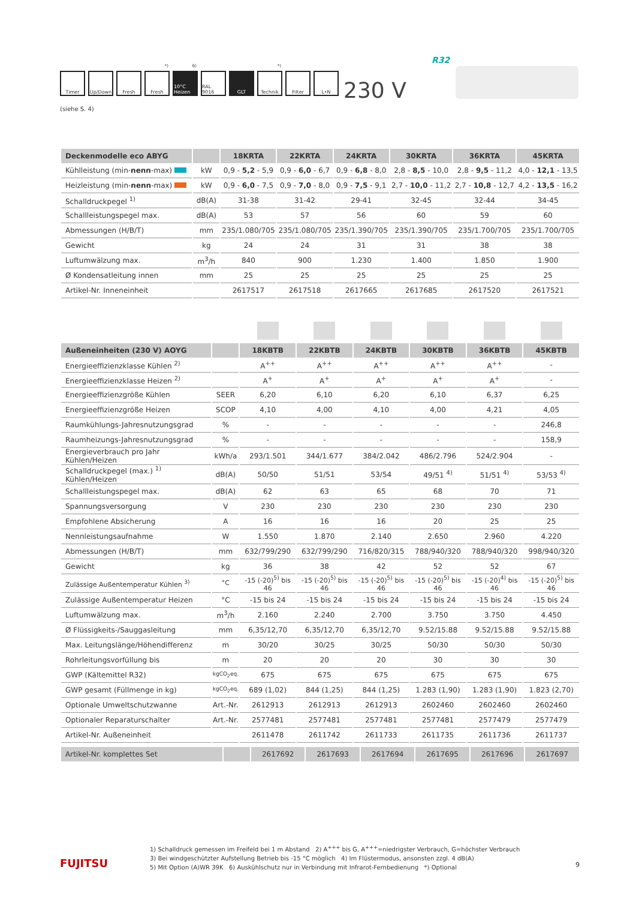Timer Up/Down Fresh <sup>*)</sup> Fresh
<sup>6)</sup> 10°C Heizen
RAL 9016
GLT <sup>*)</sup> Technik
Filter L•N
(siehe S. 4)
230 V
R32
| Deckenmodelle eco ABYG | | 18KRTA | 22KRTA | 24KRTA | 30KRTA | 36KRTA | 45KRTA |
| --- | --- | --- | --- | --- | --- | --- | --- |
| Kühlleistung (min- nenn -max) | kW | 0,9 - 5,2 - 5,9 | 0,9 - 6,0 - 6,7 | 0,9 - 6,8 - 8,0 | 2,8 - 8,5 - 10,0 | 2,8 - 9,5 - 11,2 | 4,0 - 12,1 - 13,5 |
| Heizleistung (min- nenn -max) | kW | 0,9 - 6,0 - 7,5 | 0,9 - 7,0 - 8,0 | 0,9 - 7,5 - 9,1 | 2,7 - 10,0 - 11,2 | 2,7 - 10,8 - 12,7 | 4,2 - 13,5 - 16,2 |
| Schalldruckpegel <sup>1)</sup> | dB(A) | 31-38 | 31-42 | 29-41 | 32-45 | 32-44 | 34-45 |
| Schallleistungspegel max. | dB(A) | 53 | 57 | 56 | 60 | 59 | 60 |
| Abmessungen (H/B/T) | mm | 235/1.080/705 | 235/1.080/705 | 235/1.390/705 | 235/1.390/705 | 235/1.700/705 | 235/1.700/705 |
| Gewicht | kg | 24 | 24 | 31 | 31 | 38 | 38 |
| Luftumwälzung max. | m<sup>3</sup>/h | 840 | 900 | 1.230 | 1.400 | 1.850 | 1.900 |
| Ø Kondensatleitung innen | mm | 25 | 25 | 25 | 25 | 25 | 25 |
| Artikel-Nr. Inneneinheit | | 2617517 | 2617518 | 2617665 | 2617685 | 2617520 | 2617521 |
| Außeneinheiten (230 V) AOYG | | 18KBTB | 22KBTB | 24KBTB | 30KBTB | 36KBTB | 45KBTB |
| --- | --- | --- | --- | --- | --- | --- | --- |
| Energieeffizienzklasse Kühlen <sup>2)</sup> | | A<sup>++</sup> | A<sup>++</sup> | A<sup>++</sup> | A<sup>++</sup> | A<sup>++</sup> | - |
| Energieeffizienzklasse Heizen <sup>2)</sup> | | A<sup>+</sup> | A<sup>+</sup> | A<sup>+</sup> | A<sup>+</sup> | A<sup>+</sup> | - |
| Energieeffizienzgröße Kühlen | SEER | 6,20 | 6,10 | 6,20 | 6,10 | 6,37 | 6,25 |
| Energieeffizienzgröße Heizen | SCOP | 4,10 | 4,00 | 4,10 | 4,00 | 4,21 | 4,05 |
| Raumkühlungs-Jahresnutzungsgrad | % | - | - | - | - | - | 246,8 |
| Raumheizungs-Jahresnutzungsgrad | % | - | - | - | - | - | 158,9 |
| Energieverbrauch pro Jahr Kühlen/Heizen | kWh/a | 293/1.501 | 344/1.677 | 384/2.042 | 486/2.796 | 524/2.904 | - |
| Schalldruckpegel (max.) <sup>1)</sup> Kühlen/Heizen | dB(A) | 50/50 | 51/51 | 53/54 | 49/51 <sup>4)</sup> | 51/51 <sup>4)</sup> | 53/53 <sup>4)</sup> |
| Schallleistungspegel max. | dB(A) | 62 | 63 | 65 | 68 | 70 | 71 |
| Spannungsversorgung | V | 230 | 230 | 230 | 230 | 230 | 230 |
| Empfohlene Absicherung | A | 16 | 16 | 16 | 20 | 25 | 25 |
| Nennleistungsaufnahme | W | 1.550 | 1.870 | 2.140 | 2.650 | 2.960 | 4.220 |
| Abmessungen (H/B/T) | mm | 632/799/290 | 632/799/290 | 716/820/315 | 788/940/320 | 788/940/320 | 998/940/320 |
| Gewicht | kg | 36 | 38 | 42 | 52 | 52 | 67 |
| Zulässige Außentemperatur Kühlen <sup>3)</sup> | °C | -15 (-20)<sup>5)</sup> bis 46 | -15 (-20)<sup>5)</sup> bis 46 | -15 (-20)<sup>5)</sup> bis 46 | -15 (-20)<sup>5)</sup> bis 46 | -15 (-20)<sup>4)</sup> bis 46 | -15 (-20)<sup>5)</sup> bis 46 |
| Zulässige Außentemperatur Heizen | °C | -15 bis 24 | -15 bis 24 | -15 bis 24 | -15 bis 24 | -15 bis 24 | -15 bis 24 |
| Luftumwälzung max. | m<sup>3</sup>/h | 2.160 | 2.240 | 2.700 | 3.750 | 3.750 | 4.450 |
| Ø Flüssigkeits-/Sauggasleitung | mm | 6,35/12,70 | 6,35/12,70 | 6,35/12,70 | 9.52/15.88 | 9.52/15.88 | 9.52/15.88 |
| Max. Leitungslänge/Höhendifferenz | m | 30/20 | 30/25 | 30/25 | 50/30 | 50/30 | 50/30 |
| Rohrleitungsvorfüllung bis | m | 20 | 20 | 20 | 30 | 30 | 30 |
| GWP (Kältemittel R32) | kgCO<sub>2</sub>eq. | 675 | 675 | 675 | 675 | 675 | 675 |
| GWP gesamt (Füllmenge in kg) | kgCO<sub>2</sub>eq. | 689 (1,02) | 844 (1,25) | 844 (1,25) | 1.283 (1,90) | 1.283 (1,90) | 1.823 (2,70) |
| Optionale Umweltschutzwanne | Art.-Nr. | 2612913 | 2612913 | 2612913 | 2602460 | 2602460 | 2602460 |
| Optionaler Reparaturschalter | Art.-Nr. | 2577481 | 2577481 | 2577481 | 2577481 | 2577479 | 2577479 |
| Artikel-Nr. Außeneinheit | | 2611478 | 2611742 | 2611733 | 2611735 | 2611736 | 2611737 |
| Artikel-Nr. komplettes Set | | 2617692 | 2617693 | 2617694 | 2617695 | 2617696 | 2617697 |
1) Schalldruck gemessen im Freifeld bei 1 m Abstand 2) A<sup>+++</sup> bis G, A<sup>+++</sup>=niedrigster Verbrauch, G=höchster Verbrauch
3) Bei windgeschützter Aufstellung Betrieb bis -15 °C möglich 4) Im Flüstermodus, ansonsten zzgl. 4 dB(A)
5) Mit Option (A)WR 39K 6) Auskühlschutz nur in Verbindung mit Infrarot-Fernbedienung *) Optional
FUJITSU 9